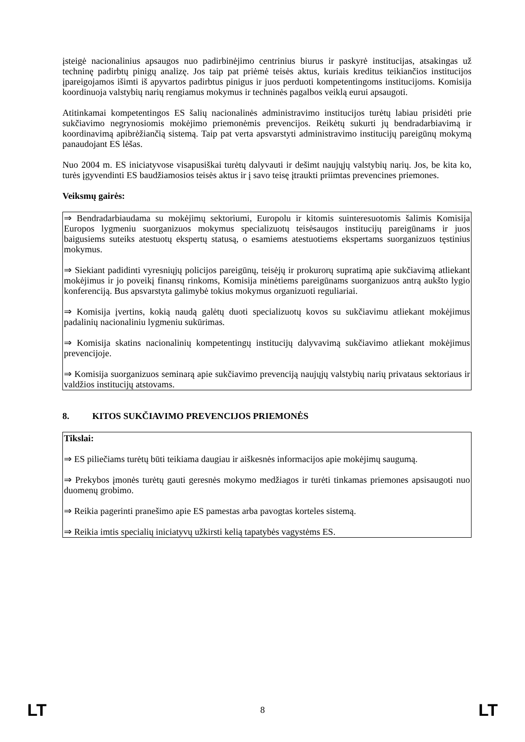įsteigė nacionalinius apsaugos nuo padirbinėjimo centrinius biurus ir paskyrė institucijas, atsakingas už techninę padirbtų pinigų analizę. Jos taip pat priėmė teisės aktus, kuriais kreditus teikiančios institucijos įpareigojamos išimti iš apyvartos padirbtus pinigus ir juos perduoti kompetentingoms institucijoms. Komisija koordinuoja valstybių narių rengiamus mokymus ir techninės pagalbos veiklą eurui apsaugoti.
Atitinkamai kompetentingos ES šalių nacionalinės administravimo institucijos turėtų labiau prisidėti prie sukčiavimo negrynosiomis mokėjimo priemonėmis prevencijos. Reikėtų sukurti jų bendradarbiavimą ir koordinavimą apibrėžiančią sistemą. Taip pat verta apsvarstyti administravimo institucijų pareigūnų mokymą panaudojant ES lėšas.
Nuo 2004 m. ES iniciatyvose visapusiškai turėtų dalyvauti ir dešimt naujųjų valstybių narių. Jos, be kita ko, turės įgyvendinti ES baudžiamosios teisės aktus ir į savo teisę įtraukti priimtas prevencines priemones.
Veiksmų gairės:
⇒ Bendradarbiaudama su mokėjimų sektoriumi, Europolu ir kitomis suinteresuotomis šalimis Komisija Europos lygmeniu suorganizuos mokymus specializuotų teisėsaugos institucijų pareigūnams ir juos baigusiems suteiks atestuotų ekspertų statusą, o esamiems atestuotiems ekspertams suorganizuos tęstinius mokymus.
⇒ Siekiant padidinti vyresniųjų policijos pareigūnų, teisėjų ir prokurorų supratimą apie sukčiavimą atliekant mokėjimus ir jo poveikį finansų rinkoms, Komisija minėtiems pareigūnams suorganizuos antrą aukšto lygio konferenciją. Bus apsvarstyta galimybė tokius mokymus organizuoti reguliariai.
⇒ Komisija įvertins, kokią naudą galėtų duoti specializuotų kovos su sukčiavimu atliekant mokėjimus padalinių nacionaliniu lygmeniu sukūrimas.
⇒ Komisija skatins nacionalinių kompetentingų institucijų dalyvavimą sukčiavimo atliekant mokėjimus prevencijoje.
⇒ Komisija suorganizuos seminarą apie sukčiavimo prevenciją naujųjų valstybių narių privataus sektoriaus ir valdžios institucijų atstovams.
8. KITOS SUKČIAVIMO PREVENCIJOS PRIEMONĖS
Tikslai:
⇒ ES piliečiams turėtų būti teikiama daugiau ir aiškesnės informacijos apie mokėjimų saugumą.
⇒ Prekybos įmonės turėtų gauti geresnės mokymo medžiagos ir turėti tinkamas priemones apsisaugoti nuo duomenų grobimo.
⇒ Reikia pagerinti pranešimo apie ES pamestas arba pavogtas korteles sistemą.
⇒ Reikia imtis specialių iniciatyvų užkirsti kelią tapatybės vagystėms ES.
LT 8 LT